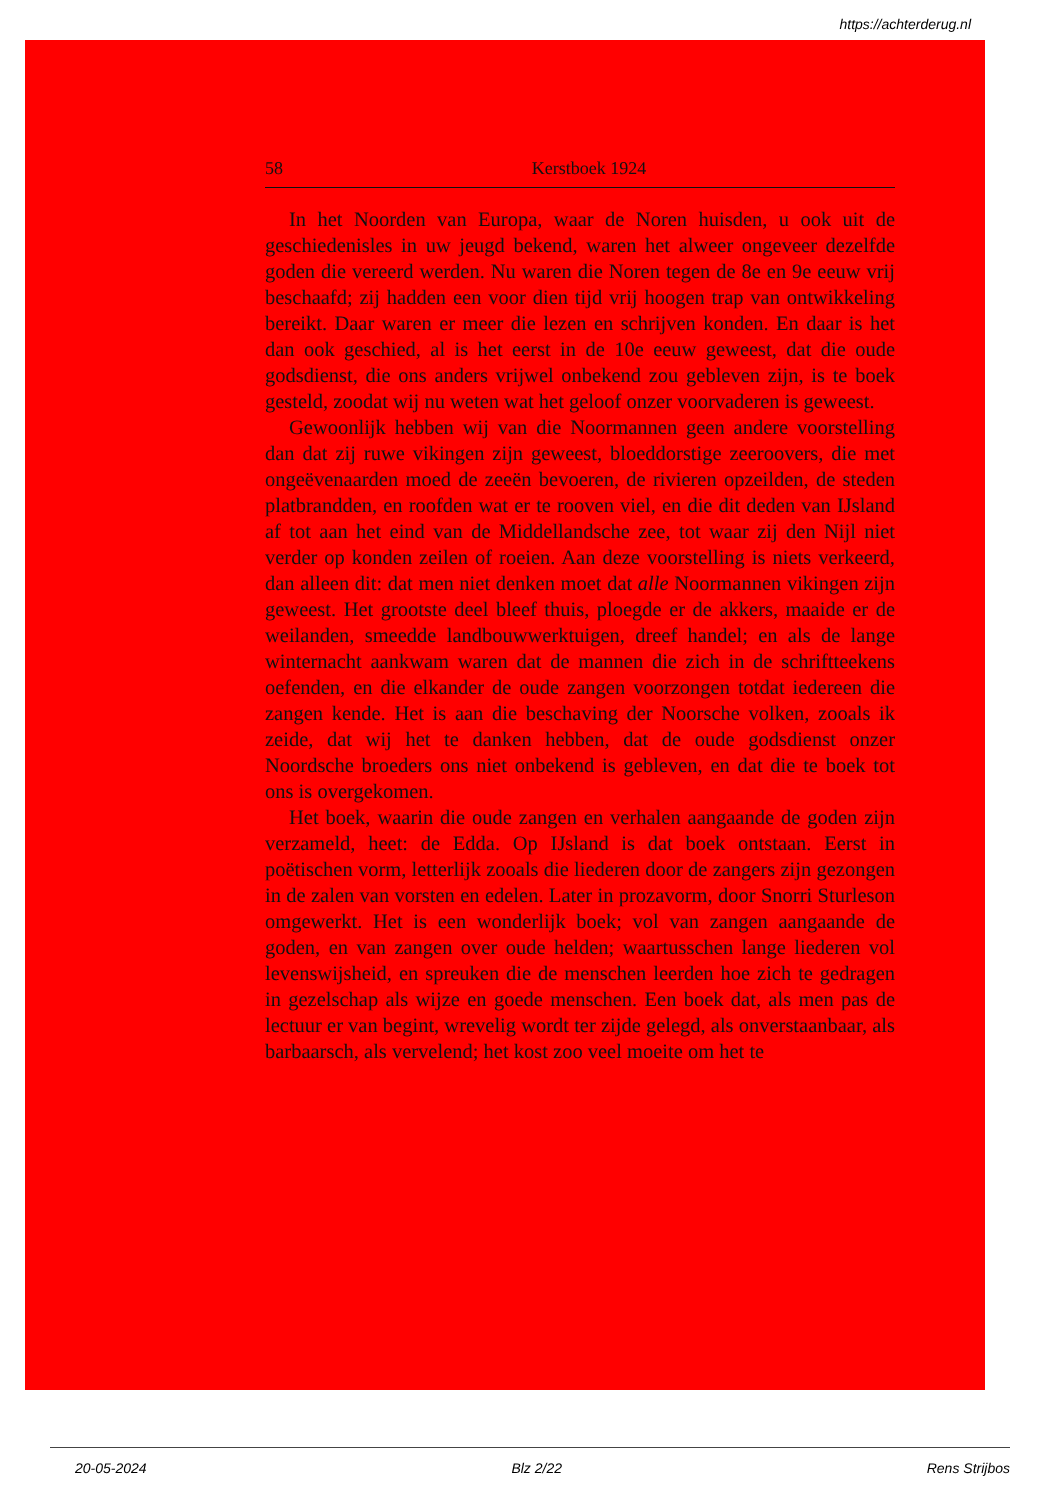https://achterderug.nl
58 Kerstboek 1924
In het Noorden van Europa, waar de Noren huisden, u ook uit de geschiedenisles in uw jeugd bekend, waren het alweer ongeveer dezelfde goden die vereerd werden. Nu waren die Noren tegen de 8e en 9e eeuw vrij beschaafd; zij hadden een voor dien tijd vrij hoogen trap van ontwikkeling bereikt. Daar waren er meer die lezen en schrijven konden. En daar is het dan ook geschied, al is het eerst in de 10e eeuw geweest, dat die oude godsdienst, die ons anders vrijwel onbekend zou gebleven zijn, is te boek gesteld, zoodat wij nu weten wat het geloof onzer voorvaderen is geweest.
Gewoonlijk hebben wij van die Noormannen geen andere voorstelling dan dat zij ruwe vikingen zijn geweest, bloeddorstige zeeroovers, die met ongeëvenaarden moed de zeeën bevoeren, de rivieren opzeilden, de steden platbrandden, en roofden wat er te rooven viel, en die dit deden van IJsland af tot aan het eind van de Middellandsche zee, tot waar zij den Nijl niet verder op konden zeilen of roeien. Aan deze voorstelling is niets verkeerd, dan alleen dit: dat men niet denken moet dat alle Noormannen vikingen zijn geweest. Het grootste deel bleef thuis, ploegde er de akkers, maaide er de weilanden, smeedde landbouwwerktuigen, dreef handel; en als de lange winternacht aankwam waren dat de mannen die zich in de schriftteekens oefenden, en die elkander de oude zangen voorzongen totdat iedereen die zangen kende. Het is aan die beschaving der Noorsche volken, zooals ik zeide, dat wij het te danken hebben, dat de oude godsdienst onzer Noordsche broeders ons niet onbekend is gebleven, en dat die te boek tot ons is overgekomen.
Het boek, waarin die oude zangen en verhalen aangaande de goden zijn verzameld, heet: de Edda. Op IJsland is dat boek ontstaan. Eerst in poëtischen vorm, letterlijk zooals die liederen door de zangers zijn gezongen in de zalen van vorsten en edelen. Later in prozavorm, door Snorri Sturleson omgewerkt. Het is een wonderlijk boek; vol van zangen aangaande de goden, en van zangen over oude helden; waartusschen lange liederen vol levenswijsheid, en spreuken die de menschen leerden hoe zich te gedragen in gezelschap als wijze en goede menschen. Een boek dat, als men pas de lectuur er van begint, wrevelig wordt ter zijde gelegd, als onverstaanbaar, als barbaarsch, als vervelend; het kost zoo veel moeite om het te
20-05-2024 Blz 2/22 Rens Strijbos